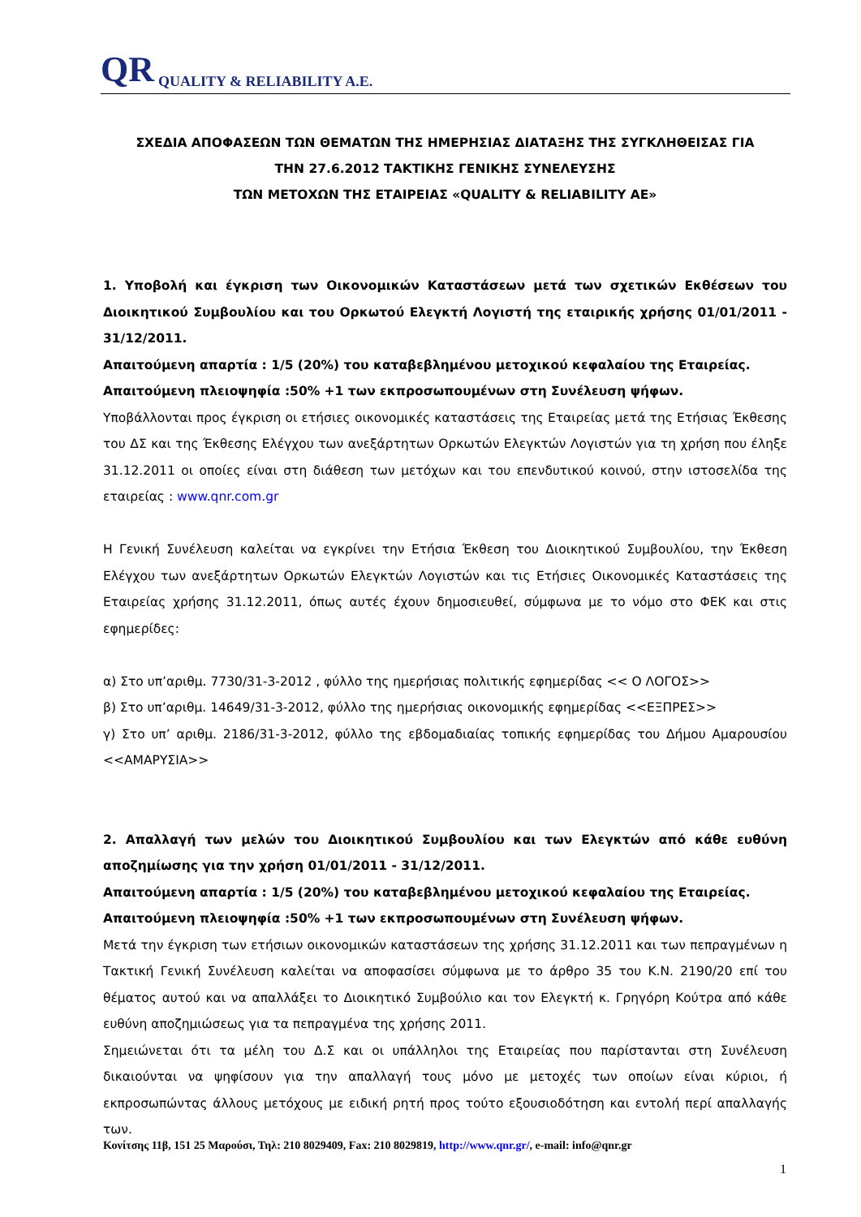QR QUALITY & RELIABILITY A.E.
ΣΧΕΔΙΑ ΑΠΟΦΑΣΕΩΝ ΤΩΝ ΘΕΜΑΤΩΝ ΤΗΣ ΗΜΕΡΗΣΙΑΣ ΔΙΑΤΑΞΗΣ ΤΗΣ ΣΥΓΚΛΗΘΕΙΣΑΣ ΓΙΑ
ΤΗΝ 27.6.2012 ΤΑΚΤΙΚΗΣ ΓΕΝΙΚΗΣ ΣΥΝΕΛΕΥΣΗΣ
ΤΩΝ ΜΕΤΟΧΩΝ ΤΗΣ ΕΤΑΙΡΕΙΑΣ «QUALITY & RELIABILITY AE»
1. Υποβολή και έγκριση των Οικονομικών Καταστάσεων μετά των σχετικών Εκθέσεων του Διοικητικού Συμβουλίου και του Ορκωτού Ελεγκτή Λογιστή της εταιρικής χρήσης 01/01/2011 - 31/12/2011.
Απαιτούμενη απαρτία : 1/5 (20%) του καταβεβλημένου μετοχικού κεφαλαίου της Εταιρείας.
Απαιτούμενη πλειοψηφία :50% +1 των εκπροσωπουμένων στη Συνέλευση ψήφων.
Υποβάλλονται προς έγκριση οι ετήσιες οικονομικές καταστάσεις της Εταιρείας μετά της Ετήσιας Έκθεσης του ΔΣ και της Έκθεσης Ελέγχου των ανεξάρτητων Ορκωτών Ελεγκτών Λογιστών για τη χρήση που έληξε 31.12.2011 οι οποίες είναι στη διάθεση των μετόχων και του επενδυτικού κοινού, στην ιστοσελίδα της εταιρείας : www.qnr.com.gr
Η Γενική Συνέλευση καλείται να εγκρίνει την Ετήσια Έκθεση του Διοικητικού Συμβουλίου, την Έκθεση Ελέγχου των ανεξάρτητων Ορκωτών Ελεγκτών Λογιστών και τις Ετήσιες Οικονομικές Καταστάσεις της Εταιρείας χρήσης 31.12.2011, όπως αυτές έχουν δημοσιευθεί, σύμφωνα με το νόμο στο ΦΕΚ και στις εφημερίδες:
α) Στο υπ’αριθμ. 7730/31-3-2012 , φύλλο της ημερήσιας πολιτικής εφημερίδας << Ο ΛΟΓΟΣ>>
β) Στο υπ’αριθμ. 14649/31-3-2012, φύλλο της ημερήσιας οικονομικής εφημερίδας <<ΕΞΠΡΕΣ>>
γ) Στο υπ’ αριθμ. 2186/31-3-2012, φύλλο της εβδομαδιαίας τοπικής εφημερίδας του Δήμου Αμαρουσίου <<ΑΜΑΡΥΣΙΑ>>
2. Απαλλαγή των μελών του Διοικητικού Συμβουλίου και των Ελεγκτών από κάθε ευθύνη αποζημίωσης για την χρήση 01/01/2011 - 31/12/2011.
Απαιτούμενη απαρτία : 1/5 (20%) του καταβεβλημένου μετοχικού κεφαλαίου της Εταιρείας.
Απαιτούμενη πλειοψηφία :50% +1 των εκπροσωπουμένων στη Συνέλευση ψήφων.
Μετά την έγκριση των ετήσιων οικονομικών καταστάσεων της χρήσης 31.12.2011 και των πεπραγμένων η Τακτική Γενική Συνέλευση καλείται να αποφασίσει σύμφωνα με το άρθρο 35 του Κ.Ν. 2190/20 επί του θέματος αυτού και να απαλλάξει το Διοικητικό Συμβούλιο και τον Ελεγκτή κ. Γρηγόρη Κούτρα από κάθε ευθύνη αποζημιώσεως για τα πεπραγμένα της χρήσης 2011.
Σημειώνεται ότι τα μέλη του Δ.Σ και οι υπάλληλοι της Εταιρείας που παρίστανται στη Συνέλευση δικαιούνται να ψηφίσουν για την απαλλαγή τους μόνο με μετοχές των οποίων είναι κύριοι, ή εκπροσωπώντας άλλους μετόχους με ειδική ρητή προς τούτο εξουσιοδότηση και εντολή περί απαλλαγής των.
Κονίτσης 11β, 151 25 Μαρούσι, Τηλ: 210 8029409, Fax: 210 8029819, http://www.qnr.gr/, e-mail: info@qnr.gr
1